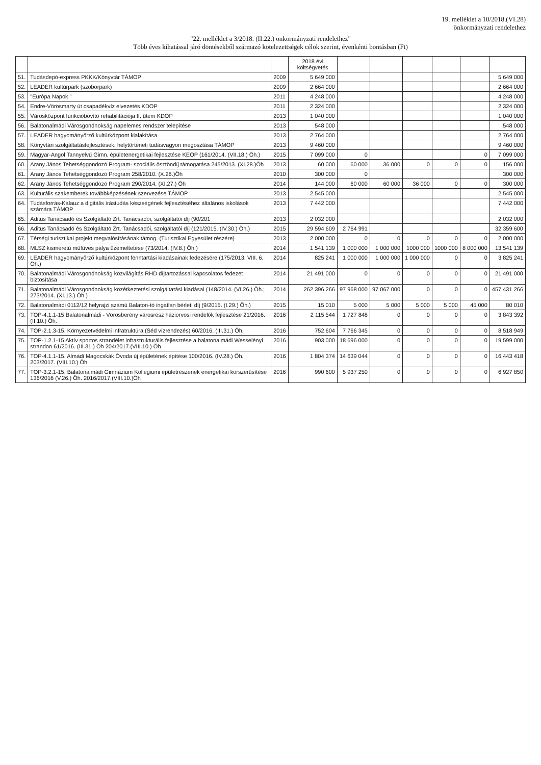19. melléklet a 10/2018.(VI.28)
önkormányzati rendelethez
"22. melléklet a 3/2018. (II.22.) önkormányzati rendelethez"
Több éves kihatással járó döntésekből származó kötelezettségek célok szerint, évenkénti bontásban (Ft)
| | | | 2018 évi költségvetés | | | | | | |
| --- | --- | --- | --- | --- | --- | --- | --- | --- | --- |
| 51. | Tudásdepó-express PKKK/Könyvtár TÁMOP | 2009 | 5 649 000 | | | | | | 5 649 000 |
| 52. | LEADER kultúrpark (szoborpark) | 2009 | 2 664 000 | | | | | | 2 664 000 |
| 53. | "Európa Napok " | 2011 | 4 248 000 | | | | | | 4 248 000 |
| 54. | Endre-Vörösmarty út csapadékvíz elvezetés KDOP | 2011 | 2 324 000 | | | | | | 2 324 000 |
| 55. | Városközpont funkcióbővítő rehabilitációja II. ütem KDOP | 2013 | 1 040 000 | | | | | | 1 040 000 |
| 56. | Balatonalmádi Városgondnokság napelemes rendszer telepítése | 2013 | 548 000 | | | | | | 548 000 |
| 57. | LEADER hagyományőrző kultúrközpont kialakítása | 2013 | 2 764 000 | | | | | | 2 764 000 |
| 58. | Könyvtári szolgáltatásfejlesztések, helytörténeti tudásvagyon megosztása TÁMOP | 2013 | 9 460 000 | | | | | | 9 460 000 |
| 59. | Magyar-Angol Tannyelvű Gimn. épületenergetikai fejlesztése KEOP (161/2014. (VII.18.) Öh.) | 2015 | 7 099 000 | 0 | | | | 0 | 7 099 000 |
| 60. | Arany János Tehetséggondozó Program- szociális ösztöndíj támogatása 245/2013. (XI.28.)Öh | 2013 | 60 000 | 60 000 | 36 000 | 0 | 0 | 0 | 156 000 |
| 61. | Arany János Tehetséggondozó Program 258/2010. (X.28.)Öh | 2010 | 300 000 | 0 | | | | | 300 000 |
| 62. | Arany János Tehetséggondozó Program 290/2014. (XI.27.) Öh | 2014 | 144 000 | 60 000 | 60 000 | 36 000 | 0 | 0 | 300 000 |
| 63. | Kulturális szakemberek továbbképzésének szervezése TÁMOP | 2013 | 2 545 000 | | | | | | 2 545 000 |
| 64. | Tudásforrás-Kalauz a digitális írástudás készségének fejlesztéséhez általános iskolások számára TÁMOP | 2013 | 7 442 000 | | | | | | 7 442 000 |
| 65. | Aditus Tanácsadó és Szolgáltató Zrt. Tanácsadói, szolgáltatói díj (90/201 | 2013 | 2 032 000 | | | | | | 2 032 000 |
| 66. | Aditus Tanácsadó és Szolgáltató Zrt. Tanácsadói, szolgáltatói díj (121/2015. (IV.30.) Öh.) | 2015 | 29 594 609 | 2 764 991 | | | | | 32 359 600 |
| 67. | Térségi turisztikai projekt megvalósításának támog. (Turisztikai Egyesület részére) | 2013 | 2 000 000 | 0 | 0 | 0 | 0 | 0 | 2 000 000 |
| 68. | MLSZ kisméretű műfüves pálya üzemeltetése (73/2014. (IV.8.) Öh.) | 2014 | 1 541 139 | 1 000 000 | 1 000 000 | 1000 000 | 1000 000 | 8 000 000 | 13 541 139 |
| 69. | LEADER hagyományőrző kultúrközpont fenntartási kiadásainak fedezésére (175/2013. VIII. 6. Öh.) | 2014 | 825 241 | 1 000 000 | 1 000 000 | 1 000 000 | 0 | 0 | 3 825 241 |
| 70. | Balatonalmádi Városgondnokság közvilágítás RHD díjtartozással kapcsolatos fedezet biztosítása | 2014 | 21 491 000 | 0 | 0 | 0 | 0 | 0 | 21 491 000 |
| 71. | Balatonalmádi Városgondnokság közétkeztetési szolgáltatási kiadásai (148/2014. (VI.26.) Öh.; 273/2014. (XI.13.) Öh.) | 2014 | 262 396 266 | 97 968 000 | 97 067 000 | 0 | 0 | 0 | 457 431 266 |
| 72. | Balatonalmádi 0112/12 helyrajzi számú Balaton-tó ingatlan bérleti díj (9/2015. (I.29.) Öh.) | 2015 | 15 010 | 5 000 | 5 000 | 5 000 | 5 000 | 45 000 | 80 010 |
| 73. | TOP-4.1.1-15 Balatonalmádi - Vörösberény városrész háziorvosi rendelők fejlesztése 21/2016. (II.10.) Öh. | 2016 | 2 115 544 | 1 727 848 | 0 | 0 | 0 | 0 | 3 843 392 |
| 74. | TOP-2.1.3-15. Környezetvédelmi infratruktúra (Séd vízrendezés) 60/2016. (III.31.) Öh. | 2016 | 752 604 | 7 766 345 | 0 | 0 | 0 | 0 | 8 518 949 |
| 75. | TOP-1.2.1-15 Aktív sportos strandélet infrastrukturális fejlesztése a balatonalmádi Wesselényi strandon 61/2016. (III.31.) Öh 204/2017.(VIII.10.) Öh | 2016 | 903 000 | 18 696 000 | 0 | 0 | 0 | 0 | 19 599 000 |
| 76. | TOP-4.1.1-15. Almádi Magocskák Óvoda új épületének építése 100/2016. (IV.28.) Öh. 203/2017. (VIII.10.) Öh | 2016 | 1 804 374 | 14 639 044 | 0 | 0 | 0 | 0 | 16 443 418 |
| 77. | TOP-3.2.1-15. Balatonalmádi Gimnázium Kollégiumi épületrészének energetikai korszerűsítése 136/2016 (V.26.) Öh. 2016/2017.(VIII.10.)Öh | 2016 | 990 600 | 5 937 250 | 0 | 0 | 0 | 0 | 6 927 850 |